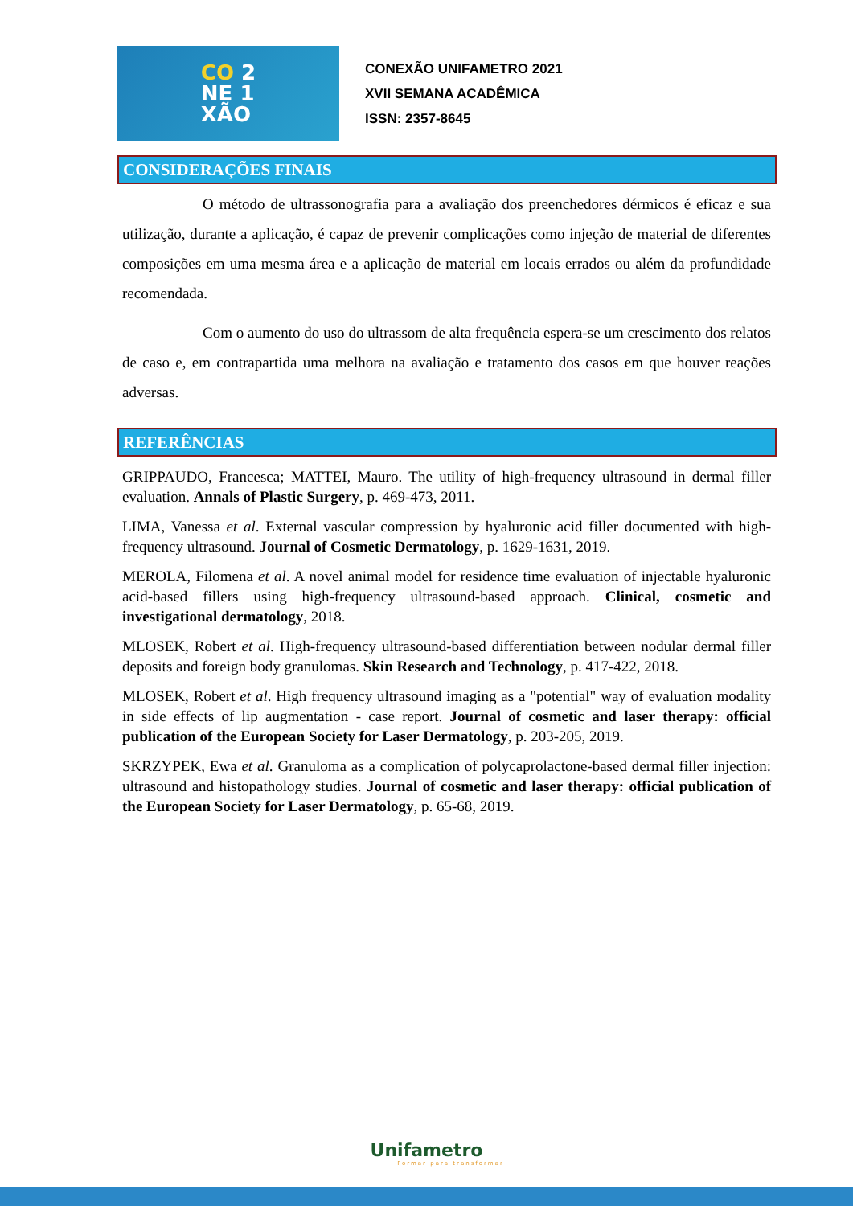CO 2
NE 1
XÃO
CONEXÃO UNIFAMETRO 2021
XVII SEMANA ACADÊMICA
ISSN: 2357-8645
CONSIDERAÇÕES FINAIS
O método de ultrassonografia para a avaliação dos preenchedores dérmicos é eficaz e sua utilização, durante a aplicação, é capaz de prevenir complicações como injeção de material de diferentes composições em uma mesma área e a aplicação de material em locais errados ou além da profundidade recomendada.
Com o aumento do uso do ultrassom de alta frequência espera-se um crescimento dos relatos de caso e, em contrapartida uma melhora na avaliação e tratamento dos casos em que houver reações adversas.
REFERÊNCIAS
GRIPPAUDO, Francesca; MATTEI, Mauro. The utility of high-frequency ultrasound in dermal filler evaluation. Annals of Plastic Surgery, p. 469-473, 2011.
LIMA, Vanessa et al. External vascular compression by hyaluronic acid filler documented with high-frequency ultrasound. Journal of Cosmetic Dermatology, p. 1629-1631, 2019.
MEROLA, Filomena et al. A novel animal model for residence time evaluation of injectable hyaluronic acid-based fillers using high-frequency ultrasound-based approach. Clinical, cosmetic and investigational dermatology, 2018.
MLOSEK, Robert et al. High-frequency ultrasound-based differentiation between nodular dermal filler deposits and foreign body granulomas. Skin Research and Technology, p. 417-422, 2018.
MLOSEK, Robert et al. High frequency ultrasound imaging as a "potential" way of evaluation modality in side effects of lip augmentation - case report. Journal of cosmetic and laser therapy: official publication of the European Society for Laser Dermatology, p. 203-205, 2019.
SKRZYPEK, Ewa et al. Granuloma as a complication of polycaprolactone-based dermal filler injection: ultrasound and histopathology studies. Journal of cosmetic and laser therapy: official publication of the European Society for Laser Dermatology, p. 65-68, 2019.
Unifametro
Formar para transformar